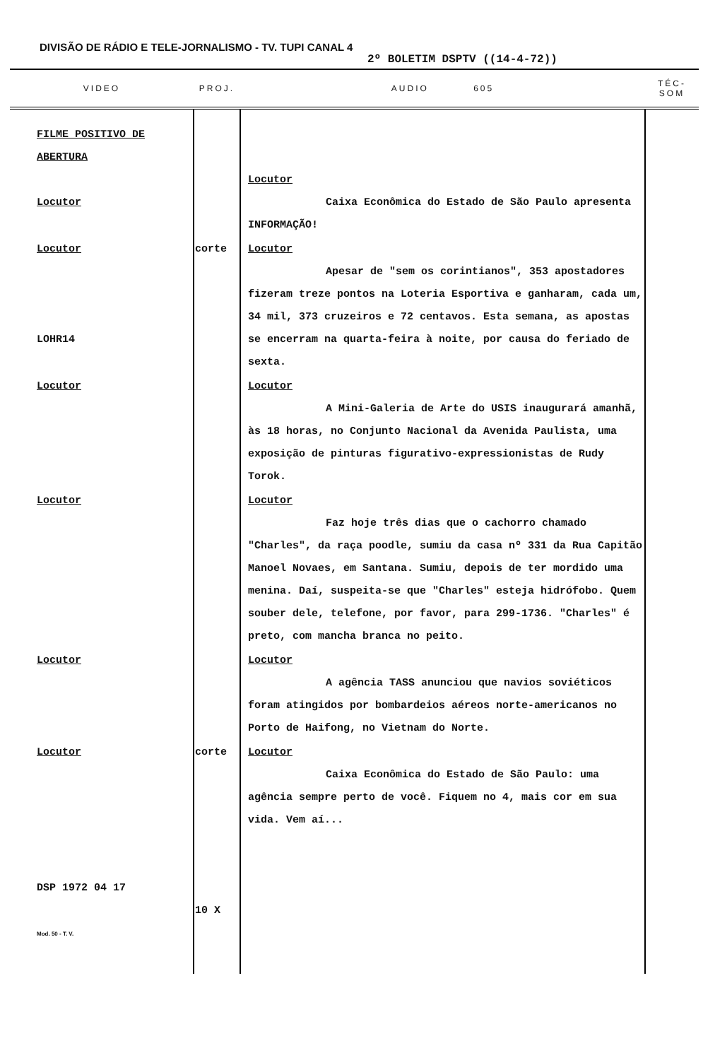DIVISÃO DE RÁDIO E TELE-JORNALISMO - TV. TUPI CANAL 4
2º BOLETIM DSPTV ((14-4-72))
| VIDEO | PROJ. | AUDIO 605 | TÉC-SOM |
| --- | --- | --- | --- |
| FILME POSITIVO DE ABERTURA Locutor | | Locutor Caixa Econômica do Estado de São Paulo apresenta INFORMAÇÃO! | |
| Locutor LOHR14 | corte | Locutor Apesar de "sem os corintianos", 353 apostadores fizeram treze pontos na Loteria Esportiva e ganharam, cada um, 34 mil, 373 cruzeiros e 72 centavos. Esta semana, as apostas se encerram na quarta-feira à noite, por causa do feriado de sexta. | |
| Locutor | | Locutor A Mini-Galeria de Arte do USIS inaugurará amanhã, às 18 horas, no Conjunto Nacional da Avenida Paulista, uma exposição de pinturas figurativo-expressionistas de Rudy Torok. | |
| Locutor | | Locutor Faz hoje três dias que o cachorro chamado "Charles", da raça poodle, sumiu da casa nº 331 da Rua Capitão Manoel Novaes, em Santana. Sumiu, depois de ter mordido uma menina. Daí, suspeita-se que "Charles" esteja hidrófobo. Quem souber dele, telefone, por favor, para 299-1736. "Charles" é preto, com mancha branca no peito. | |
| Locutor | | Locutor A agência TASS anunciou que navios soviéticos foram atingidos por bombardeios aéreos norte-americanos no Porto de Haifong, no Vietnam do Norte. | |
| Locutor DSP 1972 04 17 Mod. 50 - T. V. | corte 10 X | Locutor Caixa Econômica do Estado de São Paulo: uma agência sempre perto de você. Fiquem no 4, mais cor em sua vida. Vem aí... | |